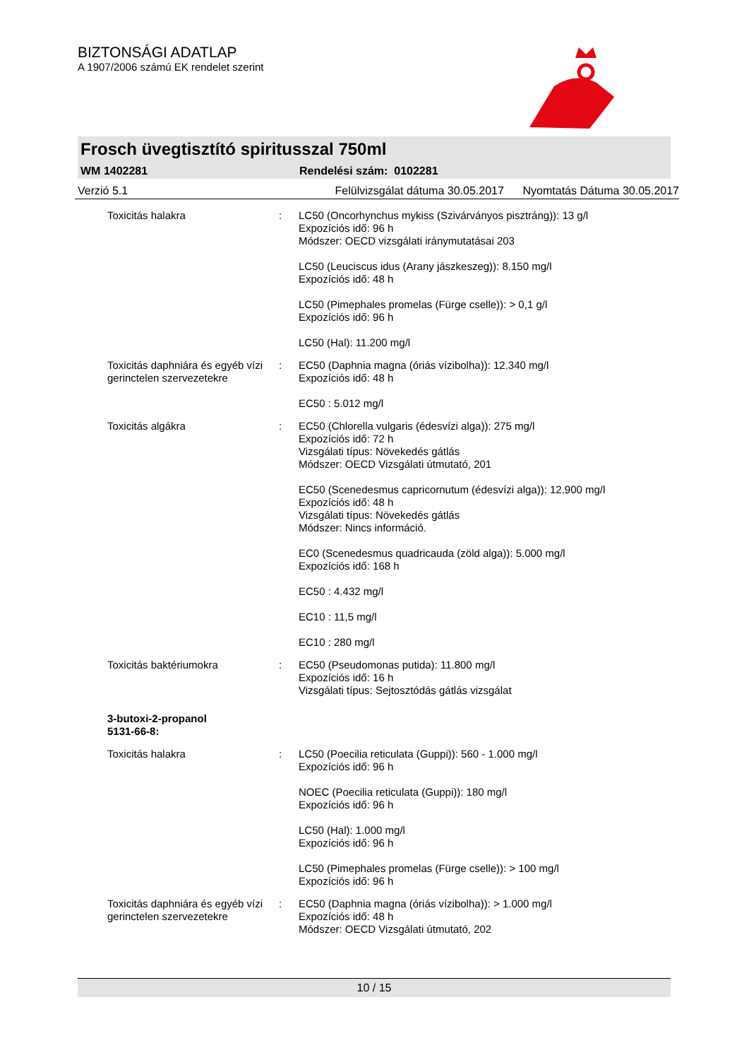BIZTONSÁGI ADATLAP
A 1907/2006 számú EK rendelet szerint
Frosch üvegtisztító spiritusszal 750ml
WM 1402281 Rendelési szám: 0102281
Verzió 5.1 Felülvizsgálat dátuma 30.05.2017 Nyomtatás Dátuma 30.05.2017
Toxicitás halakra : LC50 (Oncorhynchus mykiss (Szivárványos pisztráng)): 13 g/l
Expozíciós idő: 96 h
Módszer: OECD vizsgálati iránymutatásai 203
LC50 (Leuciscus idus (Arany jászkeszeg)): 8.150 mg/l
Expozíciós idő: 48 h
LC50 (Pimephales promelas (Fürge cselle)): > 0,1 g/l
Expozíciós idő: 96 h
LC50 (Hal): 11.200 mg/l
Toxicitás daphniára és egyéb vízi gerinctelen szervezetekre
: EC50 (Daphnia magna (óriás vízibolha)): 12.340 mg/l
Expozíciós idő: 48 h
EC50 : 5.012 mg/l
Toxicitás algákra : EC50 (Chlorella vulgaris (édesvízi alga)): 275 mg/l
Expozíciós idő: 72 h
Vizsgálati típus: Növekedés gátlás
Módszer: OECD Vizsgálati útmutató, 201
EC50 (Scenedesmus capricornutum (édesvízi alga)): 12.900 mg/l
Expozíciós idő: 48 h
Vizsgálati típus: Növekedés gátlás
Módszer: Nincs információ.
EC0 (Scenedesmus quadricauda (zöld alga)): 5.000 mg/l
Expozíciós idő: 168 h
EC50 : 4.432 mg/l
EC10 : 11,5 mg/l
EC10 : 280 mg/l
Toxicitás baktériumokra : EC50 (Pseudomonas putida): 11.800 mg/l
Expozíciós idő: 16 h
Vizsgálati típus: Sejtosztódás gátlás vizsgálat
3-butoxi-2-propanol
5131-66-8:
Toxicitás halakra : LC50 (Poecilia reticulata (Guppi)): 560 - 1.000 mg/l
Expozíciós idő: 96 h
NOEC (Poecilia reticulata (Guppi)): 180 mg/l
Expozíciós idő: 96 h
LC50 (Hal): 1.000 mg/l
Expozíciós idő: 96 h
LC50 (Pimephales promelas (Fürge cselle)): > 100 mg/l
Expozíciós idő: 96 h
Toxicitás daphniára és egyéb vízi gerinctelen szervezetekre
: EC50 (Daphnia magna (óriás vízibolha)): > 1.000 mg/l
Expozíciós idő: 48 h
Módszer: OECD Vizsgálati útmutató, 202
10 / 15